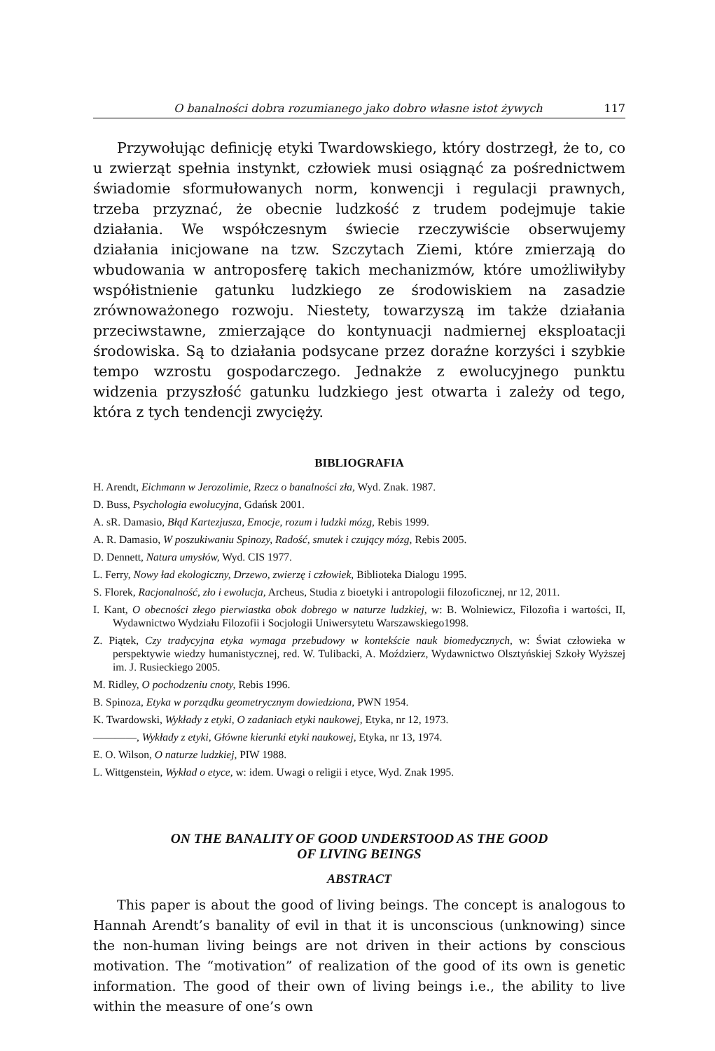O banalności dobra rozumianego jako dobro własne istot żywych 117
Przywołując definicję etyki Twardowskiego, który dostrzegł, że to, co u zwierząt spełnia instynkt, człowiek musi osiągnąć za pośrednictwem świadomie sformułowanych norm, konwencji i regulacji prawnych, trzeba przyznać, że obecnie ludzkość z trudem podejmuje takie działania. We współczesnym świecie rzeczywiście obserwujemy działania inicjowane na tzw. Szczytach Ziemi, które zmierzają do wbudowania w antroposferę takich mechanizmów, które umożliwiłyby współistnienie gatunku ludzkiego ze środowiskiem na zasadzie zrównoważonego rozwoju. Niestety, towarzyszą im także działania przeciwstawne, zmierzające do kontynuacji nadmiernej eksploatacji środowiska. Są to działania podsycane przez doraźne korzyści i szybkie tempo wzrostu gospodarczego. Jednakże z ewolucyjnego punktu widzenia przyszłość gatunku ludzkiego jest otwarta i zależy od tego, która z tych tendencji zwycięży.
BIBLIOGRAFIA
H. Arendt, Eichmann w Jerozolimie, Rzecz o banalności zła, Wyd. Znak. 1987.
D. Buss, Psychologia ewolucyjna, Gdańsk 2001.
A. sR. Damasio, Błąd Kartezjusza, Emocje, rozum i ludzki mózg, Rebis 1999.
A. R. Damasio, W poszukiwaniu Spinozy, Radość, smutek i czujący mózg, Rebis 2005.
D. Dennett, Natura umysłów, Wyd. CIS 1977.
L. Ferry, Nowy ład ekologiczny, Drzewo, zwierzę i człowiek, Biblioteka Dialogu 1995.
S. Florek, Racjonalność, zło i ewolucja, Archeus, Studia z bioetyki i antropologii filozoficznej, nr 12, 2011.
I. Kant, O obecności złego pierwiastka obok dobrego w naturze ludzkiej, w: B. Wolniewicz, Filozofia i wartości, II, Wydawnictwo Wydziału Filozofii i Socjologii Uniwersytetu Warszawskiego1998.
Z. Piątek, Czy tradycyjna etyka wymaga przebudowy w kontekście nauk biomedycznych, w: Świat człowieka w perspektywie wiedzy humanistycznej, red. W. Tulibacki, A. Moździerz, Wydawnictwo Olsztyńskiej Szkoły Wyższej im. J. Rusieckiego 2005.
M. Ridley, O pochodzeniu cnoty, Rebis 1996.
B. Spinoza, Etyka w porządku geometrycznym dowiedziona, PWN 1954.
K. Twardowski, Wykłady z etyki, O zadaniach etyki naukowej, Etyka, nr 12, 1973.
————, Wykłady z etyki, Główne kierunki etyki naukowej, Etyka, nr 13, 1974.
E. O. Wilson, O naturze ludzkiej, PIW 1988.
L. Wittgenstein, Wykład o etyce, w: idem. Uwagi o religii i etyce, Wyd. Znak 1995.
ON THE BANALITY OF GOOD UNDERSTOOD AS THE GOOD
OF LIVING BEINGS
ABSTRACT
This paper is about the good of living beings. The concept is analogous to Hannah Arendt’s banality of evil in that it is unconscious (unknowing) since the non-human living beings are not driven in their actions by conscious motivation. The “motivation” of realization of the good of its own is genetic information. The good of their own of living beings i.e., the ability to live within the measure of one’s own